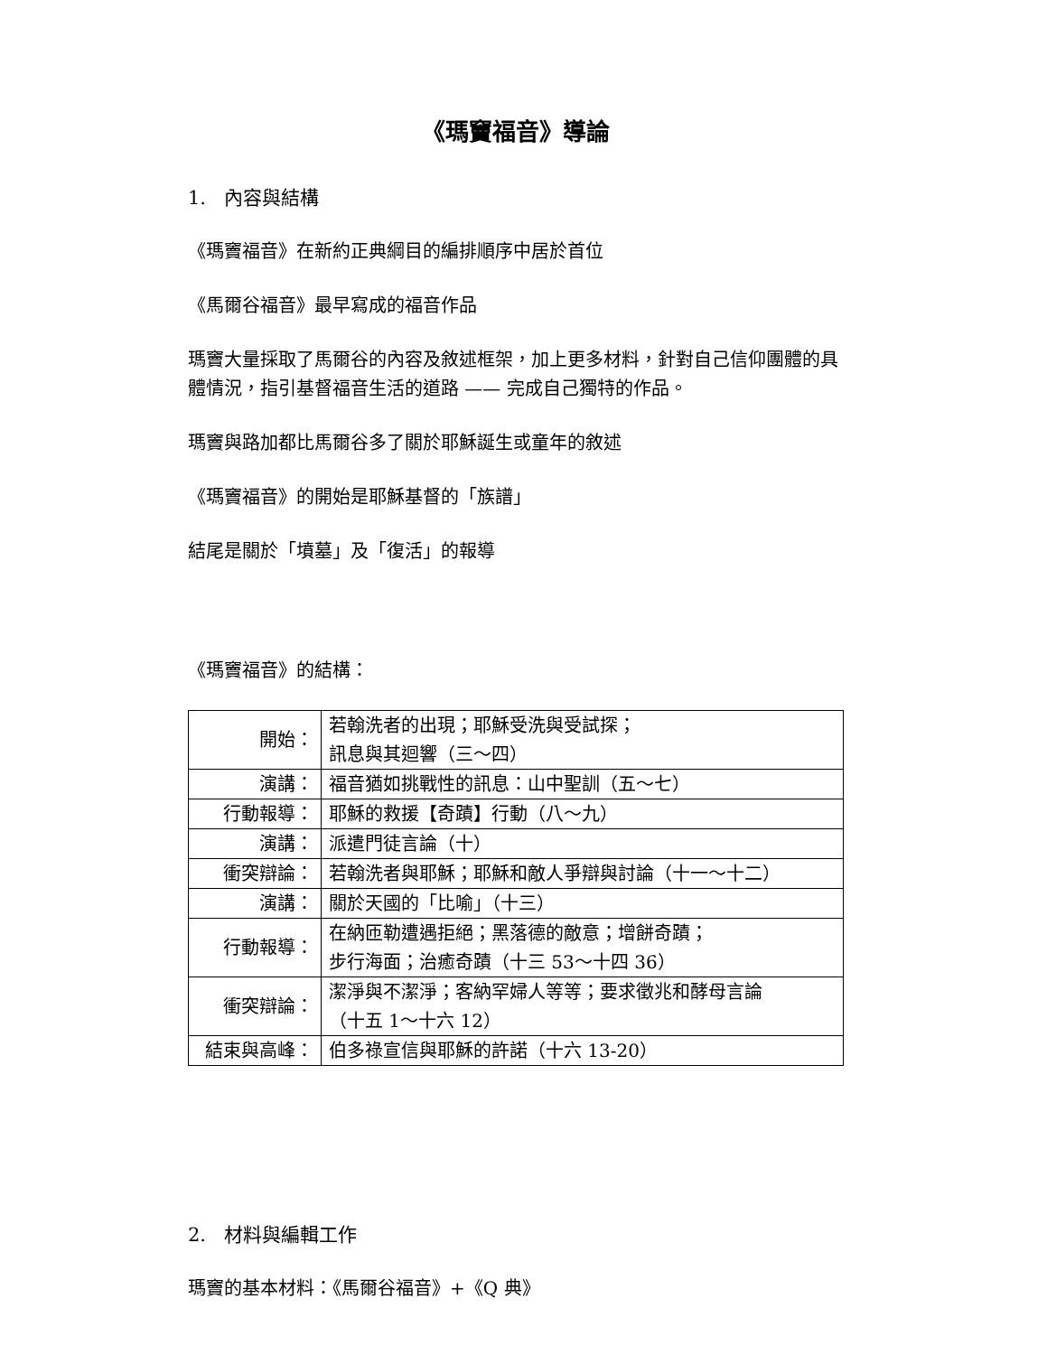《瑪竇福音》導論
1. 內容與結構
《瑪竇福音》在新約正典綱目的編排順序中居於首位
《馬爾谷福音》最早寫成的福音作品
瑪竇大量採取了馬爾谷的內容及敘述框架，加上更多材料，針對自己信仰團體的具體情況，指引基督福音生活的道路 —— 完成自己獨特的作品。
瑪竇與路加都比馬爾谷多了關於耶穌誕生或童年的敘述
《瑪竇福音》的開始是耶穌基督的「族譜」
結尾是關於「墳墓」及「復活」的報導
《瑪竇福音》的結構：
| 開始： | 若翰洗者的出現；耶穌受洗與受試探； 訊息與其迴響（三～四） |
| 演講： | 福音猶如挑戰性的訊息：山中聖訓（五～七） |
| 行動報導： | 耶穌的救援【奇蹟】行動（八～九） |
| 演講： | 派遣門徒言論（十） |
| 衝突辯論： | 若翰洗者與耶穌；耶穌和敵人爭辯與討論（十一～十二） |
| 演講： | 關於天國的「比喻」（十三） |
| 行動報導： | 在納匝勒遭遇拒絕；黑落德的敵意；增餅奇蹟； 步行海面；治癒奇蹟（十三 53～十四 36） |
| 衝突辯論： | 潔淨與不潔淨；客納罕婦人等等；要求徵兆和酵母言論 （十五 1～十六 12） |
| 結束與高峰： | 伯多祿宣信與耶穌的許諾（十六 13-20） |
2. 材料與編輯工作
瑪竇的基本材料：《馬爾谷福音》+《Q 典》